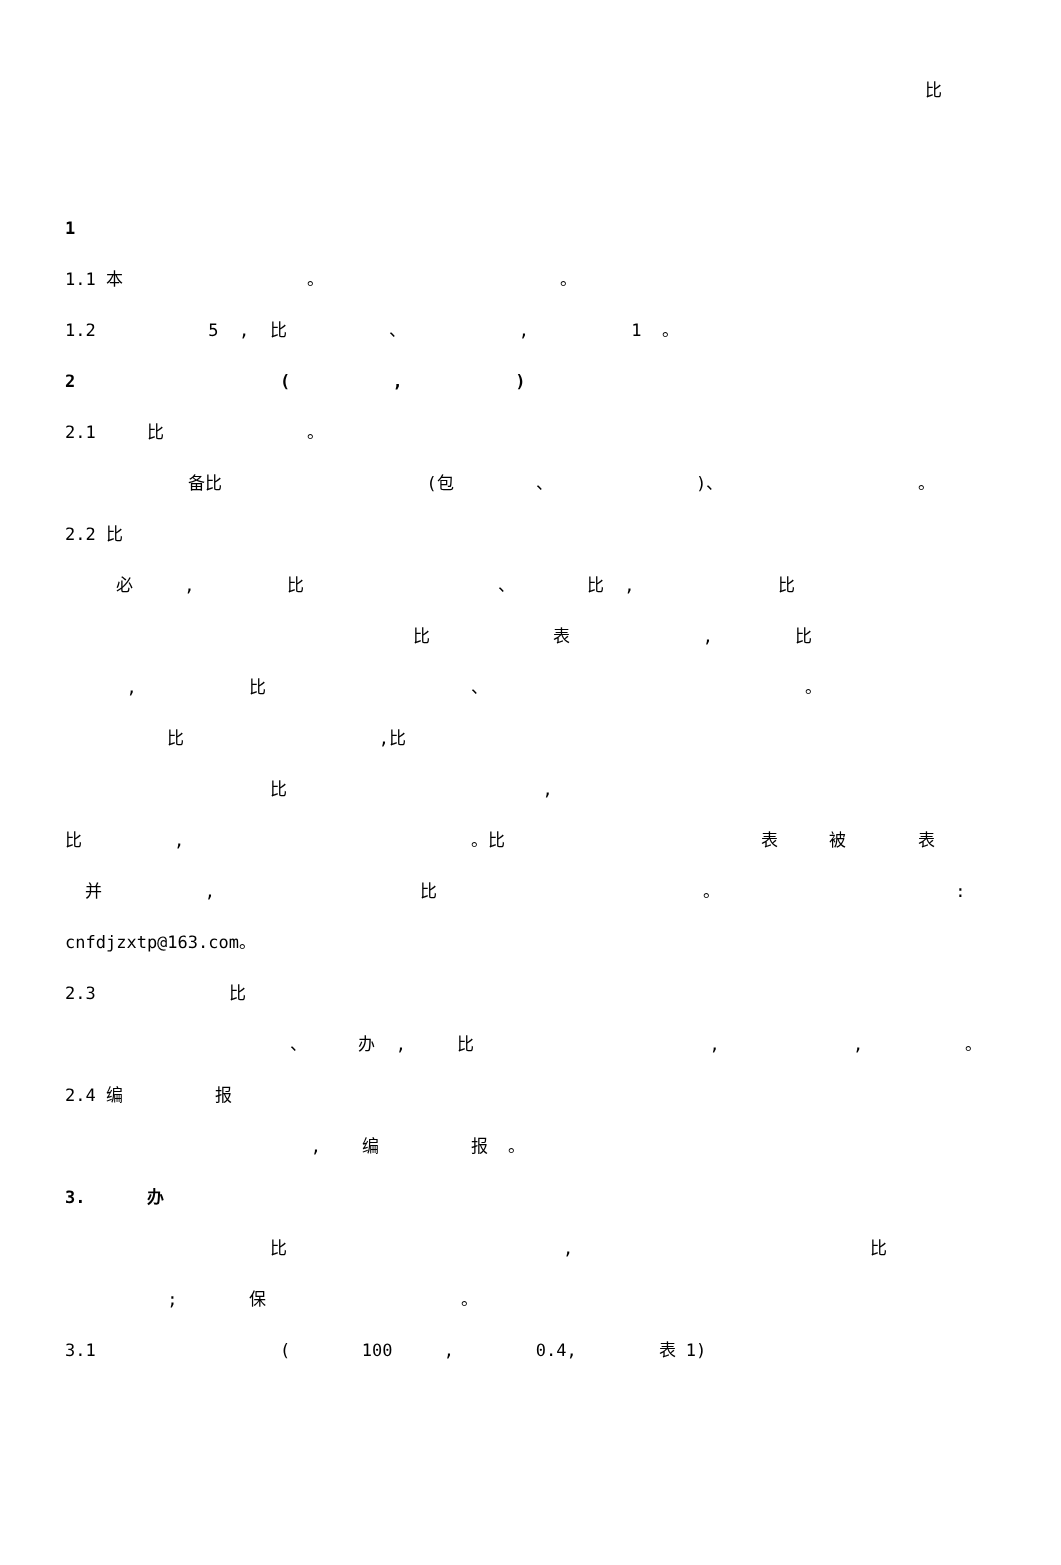比
1
1.1 本 。 。
1.2 5 , 比 、 , 1 。
2 ( , )
2.1 比 。
备比 (包 、 )、 。
2.2 比
必 , 比 、 比 , 比
比 表 , 比
, 比 、 。
比 ,比
比 ,
比 , 。比 表 被 表
并 , 比 。 :
cnfdjzxtp@163.com。
2.3 比
、 办 , 比 , , 。
2.4 编 报
, 编 报 。
3. 办
比 , 比
; 保 。
3.1 ( 100 , 0.4, 表 1)